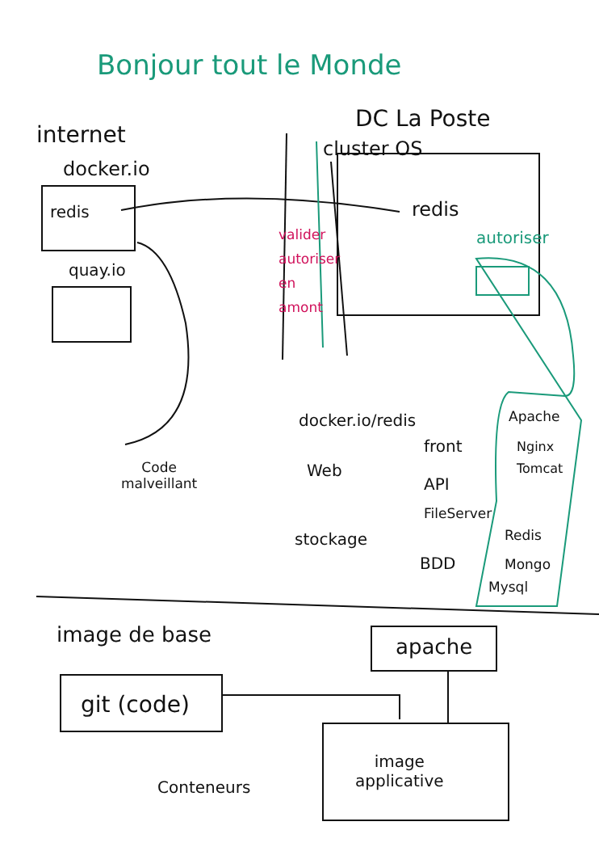Bonjour tout le Monde
internet
docker.io
redis
quay.io
DC La Poste
cluster OS
redis
autoriser
valider
autoriser
en
amont
docker.io/redis Apache
front Nginx
Tomcat
Web
API
Code
malveillant
FileServer
stockage Redis
BDD Mongo
Mysql
image de base apache
git (code)
image
applicative
Conteneurs